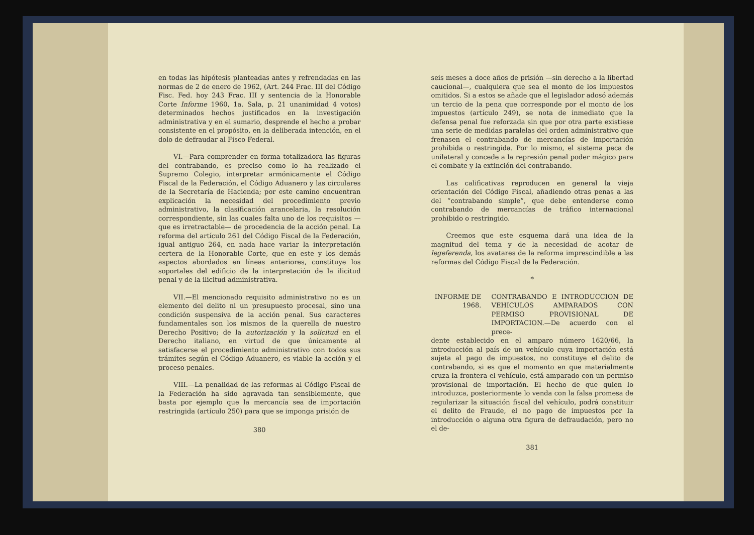en todas las hipótesis planteadas antes y refrendadas en las normas de 2 de enero de 1962, (Art. 244 Frac. III del Código Fisc. Fed. hoy 243 Frac. III y sentencia de la Honorable Corte Informe 1960, 1a. Sala, p. 21 unanimidad 4 votos) determinados hechos justificados en la investigación administrativa y en el sumario, desprende el hecho a probar consistente en el propósito, en la deliberada intención, en el dolo de defraudar al Fisco Federal.
VI.—Para comprender en forma totalizadora las figuras del contrabando, es preciso como lo ha realizado el Supremo Colegio, interpretar armónicamente el Código Fiscal de la Federación, el Código Aduanero y las circulares de la Secretaría de Hacienda; por este camino encuentran explicación la necesidad del procedimiento previo administrativo, la clasificación arancelaria, la resolución correspondiente, sin las cuales falta uno de los requisitos —que es irretractable— de procedencia de la acción penal. La reforma del artículo 261 del Código Fiscal de la Federación, igual antiguo 264, en nada hace variar la interpretación certera de la Honorable Corte, que en este y los demás aspectos abordados en líneas anteriores, constituye los soportales del edificio de la interpretación de la ilicitud penal y de la ilicitud administrativa.
VII.—El mencionado requisito administrativo no es un elemento del delito ni un presupuesto procesal, sino una condición suspensiva de la acción penal. Sus caracteres fundamentales son los mismos de la querella de nuestro Derecho Positivo; de la autorización y la solicitud en el Derecho italiano, en virtud de que únicamente al satisfacerse el procedimiento administrativo con todos sus trámites según el Código Aduanero, es viable la acción y el proceso penales.
VIII.—La penalidad de las reformas al Código Fiscal de la Federación ha sido agravada tan sensiblemente, que basta por ejemplo que la mercancía sea de importación restringida (artículo 250) para que se imponga prisión de
380
seis meses a doce años de prisión —sin derecho a la libertad caucional—, cualquiera que sea el monto de los impuestos omitidos. Si a estos se añade que el legislador adosó además un tercio de la pena que corresponde por el monto de los impuestos (artículo 249), se nota de inmediato que la defensa penal fue reforzada sin que por otra parte existiese una serie de medidas paralelas del orden administrativo que frenasen el contrabando de mercancías de importación prohibida o restringida. Por lo mismo, el sistema peca de unilateral y concede a la represión penal poder mágico para el combate y la extinción del contrabando.
Las calificativas reproducen en general la vieja orientación del Código Fiscal, añadiendo otras penas a las del “contrabando simple”, que debe entenderse como contrabando de mercancías de tráfico internacional prohibido o restringido.
Creemos que este esquema dará una idea de la magnitud del tema y de la necesidad de acotar de legeferenda, los avatares de la reforma imprescindible a las reformas del Código Fiscal de la Federación.
*
INFORME DE 1968.
CONTRABANDO E INTRODUCCION DE VEHICULOS AMPARADOS CON PERMISO PROVISIONAL DE IMPORTACION.—De acuerdo con el prece-
dente establecido en el amparo número 1620/66, la introducción al país de un vehículo cuya importación está sujeta al pago de impuestos, no constituye el delito de contrabando, si es que el momento en que materialmente cruza la frontera el vehículo, está amparado con un permiso provisional de importación. El hecho de que quien lo introduzca, posteriormente lo venda con la falsa promesa de regularizar la situación fiscal del vehículo, podrá constituir el delito de Fraude, el no pago de impuestos por la introducción o alguna otra figura de defraudación, pero no el de-
381